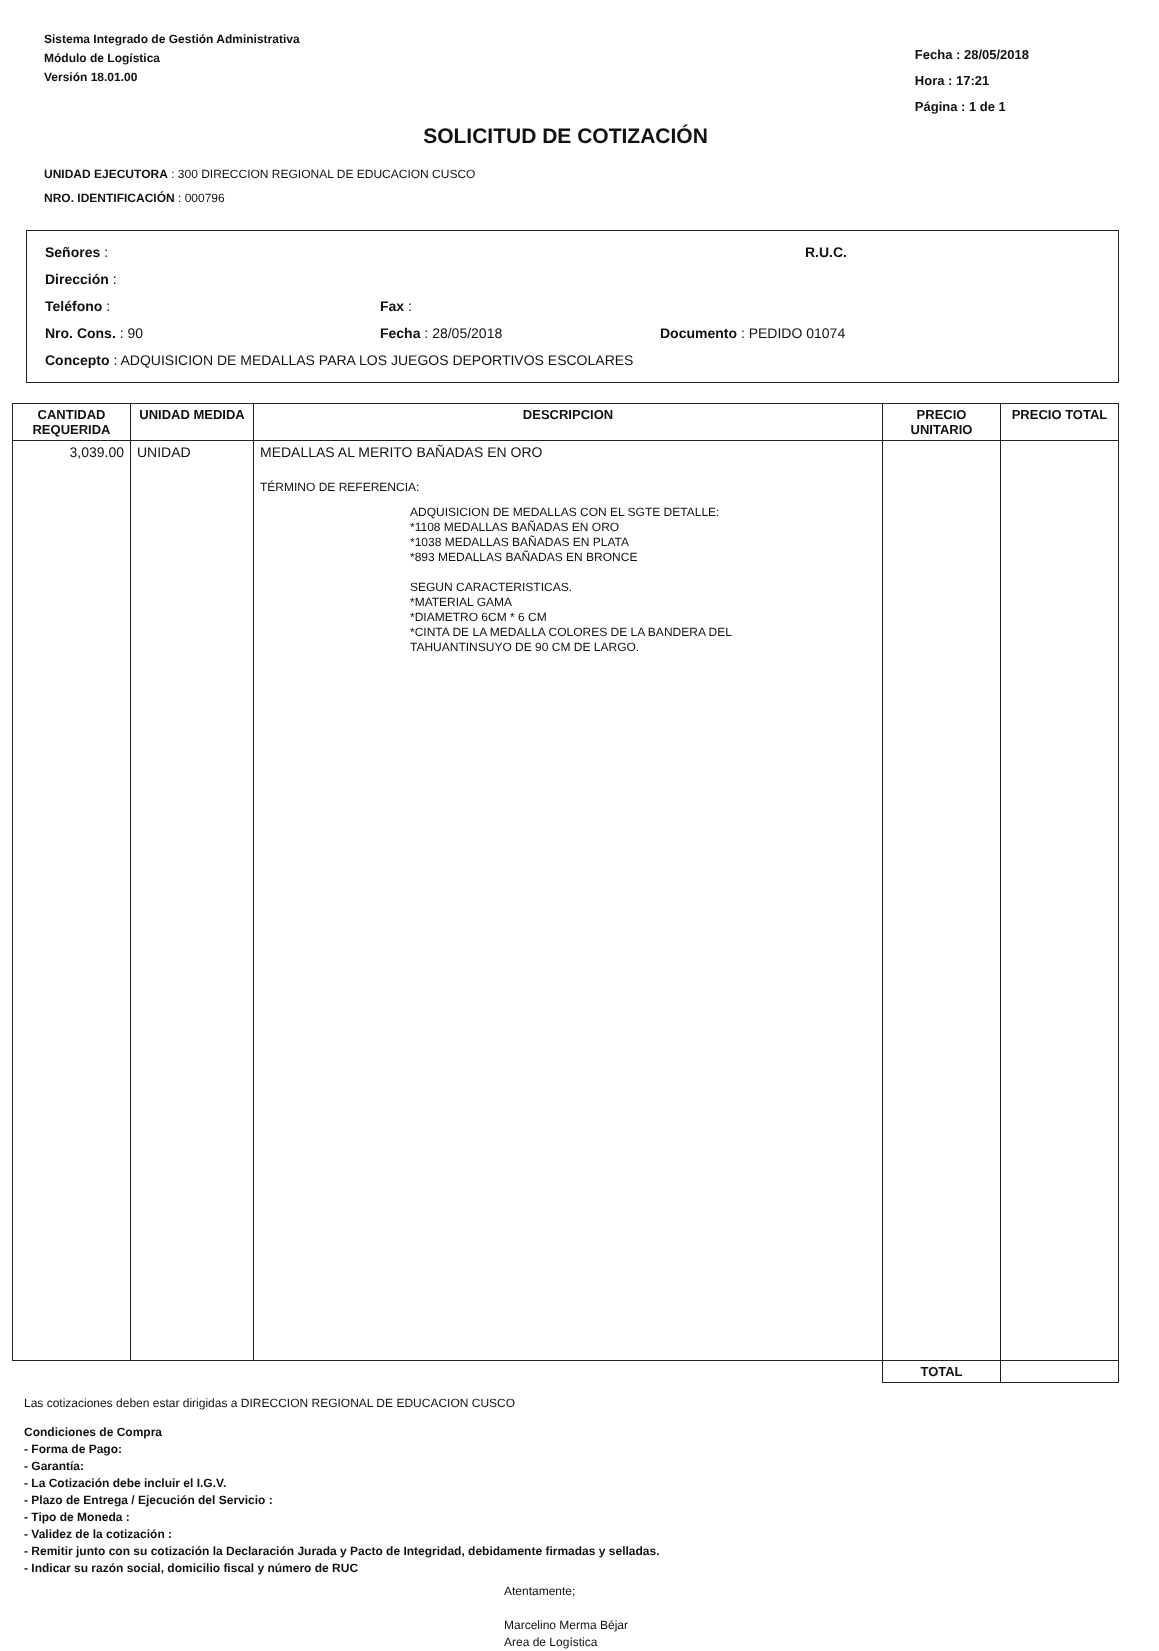Sistema Integrado de Gestión Administrativa
Módulo de Logística
Versión 18.01.00
Fecha : 28/05/2018
Hora : 17:21
Página : 1 de 1
SOLICITUD DE COTIZACIÓN
UNIDAD EJECUTORA : 300 DIRECCION REGIONAL DE EDUCACION CUSCO
NRO. IDENTIFICACIÓN : 000796
Señores : R.U.C.
Dirección :
Teléfono : Fax :
Nro. Cons. : 90 Fecha : 28/05/2018 Documento : PEDIDO 01074
Concepto : ADQUISICION DE MEDALLAS PARA LOS JUEGOS DEPORTIVOS ESCOLARES
| CANTIDAD REQUERIDA | UNIDAD MEDIDA | DESCRIPCION | PRECIO UNITARIO | PRECIO TOTAL |
| --- | --- | --- | --- | --- |
| 3,039.00 | UNIDAD | MEDALLAS AL MERITO BAÑADAS EN ORO TÉRMINO DE REFERENCIA: ADQUISICION DE MEDALLAS CON EL SGTE DETALLE: *1108 MEDALLAS BAÑADAS EN ORO *1038 MEDALLAS BAÑADAS EN PLATA *893 MEDALLAS BAÑADAS EN BRONCE SEGUN CARACTERISTICAS. *MATERIAL GAMA *DIAMETRO 6CM * 6 CM *CINTA DE LA MEDALLA COLORES DE LA BANDERA DEL TAHUANTINSUYO DE 90 CM DE LARGO. | | |
| | | | TOTAL | |
Las cotizaciones deben estar dirigidas a DIRECCION REGIONAL DE EDUCACION CUSCO
Condiciones de Compra
- Forma de Pago:
- Garantía:
- La Cotización debe incluir el I.G.V.
- Plazo de Entrega / Ejecución del Servicio :
- Tipo de Moneda :
- Validez de la cotización :
- Remitir junto con su cotización la Declaración Jurada y Pacto de Integridad, debidamente firmadas y selladas.
- Indicar su razón social, domicilio fiscal y número de RUC
Atentamente;
Marcelino Merma Béjar
Area de Logística